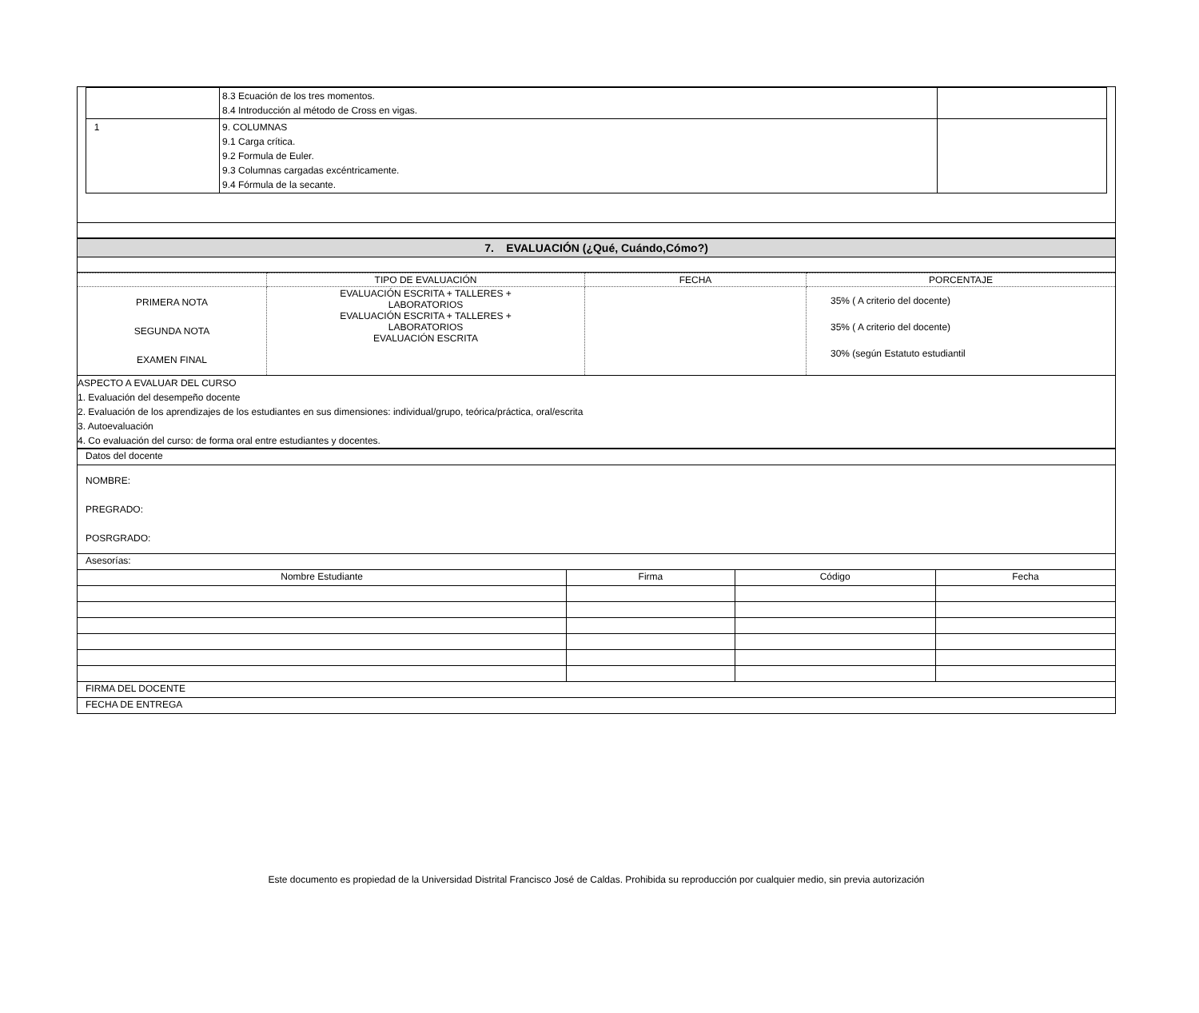| | 8.3 Ecuación de los tres momentos. 8.4 Introducción al método de Cross en vigas. | |
| 1 | 9. COLUMNAS 9.1 Carga crítica. 9.2 Formula de Euler. 9.3 Columnas cargadas excéntricamente. 9.4 Fórmula de la secante. | |
7. EVALUACIÓN (¿Qué, Cuándo,Cómo?)
| | TIPO DE EVALUACIÓN | FECHA | PORCENTAJE |
| --- | --- | --- | --- |
| PRIMERA NOTA SEGUNDA NOTA EXAMEN FINAL | EVALUACIÓN ESCRITA + TALLERES + LABORATORIOS EVALUACIÓN ESCRITA + TALLERES + LABORATORIOS EVALUACIÓN ESCRITA | | 35% ( A criterio del docente) 35% ( A criterio del docente) 30% (según Estatuto estudiantil |
ASPECTO A EVALUAR DEL CURSO
1. Evaluación del desempeño docente
2. Evaluación de los aprendizajes de los estudiantes en sus dimensiones: individual/grupo, teórica/práctica, oral/escrita
3. Autoevaluación
4. Co evaluación del curso: de forma oral entre estudiantes y docentes.
| Datos del docente | | | |
| NOMBRE: PREGRADO: POSRGRADO: | | | |
| Asesorías: | | | |
| Nombre Estudiante | Firma | Código | Fecha |
| FIRMA DEL DOCENTE | | | |
| FECHA DE ENTREGA | | | |
Este documento es propiedad de la Universidad Distrital Francisco José de Caldas. Prohibida su reproducción por cualquier medio, sin previa autorización